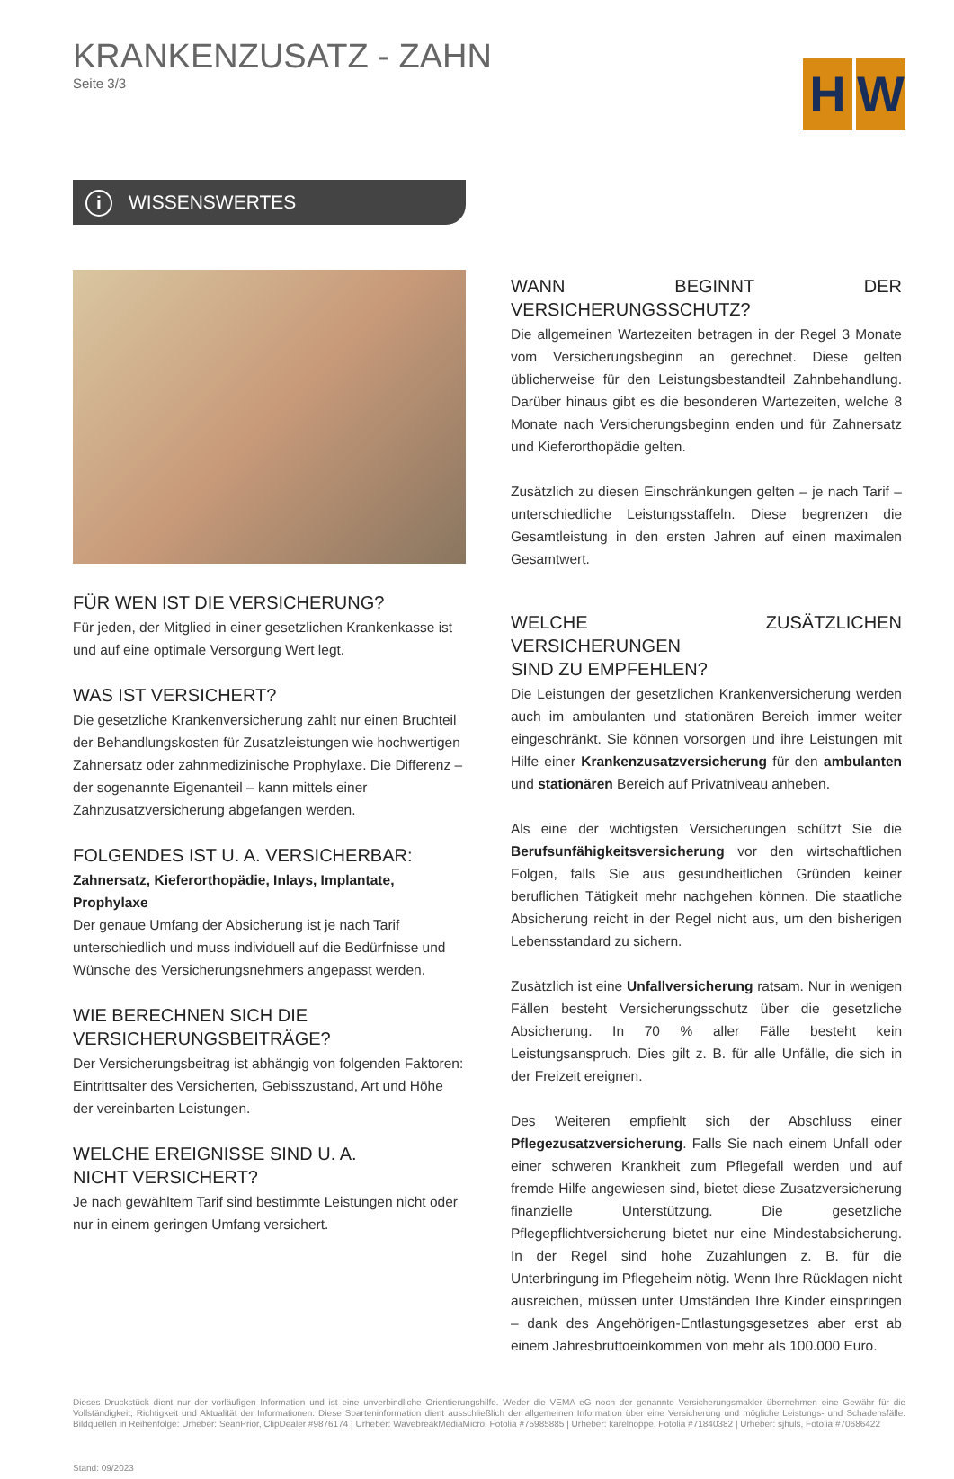KRANKENZUSATZ - ZAHN
Seite 3/3
H W
i WISSENSWERTES
FÜR WEN IST DIE VERSICHERUNG?
Für jeden, der Mitglied in einer gesetzlichen Krankenkasse ist und auf eine optimale Versorgung Wert legt.
WAS IST VERSICHERT?
Die gesetzliche Krankenversicherung zahlt nur einen Bruchteil der Behandlungskosten für Zusatzleistungen wie hochwertigen Zahnersatz oder zahnmedizinische Prophylaxe. Die Differenz – der sogenannte Eigenanteil – kann mittels einer Zahnzusatzversicherung abgefangen werden.
FOLGENDES IST U. A. VERSICHERBAR:
Zahnersatz, Kieferorthopädie, Inlays, Implantate, Prophylaxe
Der genaue Umfang der Absicherung ist je nach Tarif unterschiedlich und muss individuell auf die Bedürfnisse und Wünsche des Versicherungsnehmers angepasst werden.
WIE BERECHNEN SICH DIE
VERSICHERUNGSBEITRÄGE?
Der Versicherungsbeitrag ist abhängig von folgenden Faktoren: Eintrittsalter des Versicherten, Gebisszustand, Art und Höhe der vereinbarten Leistungen.
WELCHE EREIGNISSE SIND U. A.
NICHT VERSICHERT?
Je nach gewähltem Tarif sind bestimmte Leistungen nicht oder nur in einem geringen Umfang versichert.
WANN BEGINNT DER VERSICHERUNGSSCHUTZ?
Die allgemeinen Wartezeiten betragen in der Regel 3 Monate vom Versicherungsbeginn an gerechnet. Diese gelten üblicherweise für den Leistungsbestandteil Zahnbehandlung. Darüber hinaus gibt es die besonderen Wartezeiten, welche 8 Monate nach Versicherungsbeginn enden und für Zahnersatz und Kieferorthopädie gelten.
Zusätzlich zu diesen Einschränkungen gelten – je nach Tarif – unterschiedliche Leistungsstaffeln. Diese begrenzen die Gesamtleistung in den ersten Jahren auf einen maximalen Gesamtwert.
WELCHE ZUSÄTZLICHEN VERSICHERUNGEN
SIND ZU EMPFEHLEN?
Die Leistungen der gesetzlichen Krankenversicherung werden auch im ambulanten und stationären Bereich immer weiter eingeschränkt. Sie können vorsorgen und ihre Leistungen mit Hilfe einer Krankenzusatzversicherung für den ambulanten und stationären Bereich auf Privatniveau anheben.
Als eine der wichtigsten Versicherungen schützt Sie die Berufsunfähigkeitsversicherung vor den wirtschaftlichen Folgen, falls Sie aus gesundheitlichen Gründen keiner beruflichen Tätigkeit mehr nachgehen können. Die staatliche Absicherung reicht in der Regel nicht aus, um den bisherigen Lebensstandard zu sichern.
Zusätzlich ist eine Unfallversicherung ratsam. Nur in wenigen Fällen besteht Versicherungsschutz über die gesetzliche Absicherung. In 70 % aller Fälle besteht kein Leistungsanspruch. Dies gilt z. B. für alle Unfälle, die sich in der Freizeit ereignen.
Des Weiteren empfiehlt sich der Abschluss einer Pflegezusatzversicherung. Falls Sie nach einem Unfall oder einer schweren Krankheit zum Pflegefall werden und auf fremde Hilfe angewiesen sind, bietet diese Zusatzversicherung finanzielle Unterstützung. Die gesetzliche Pflegepflichtversicherung bietet nur eine Mindestabsicherung. In der Regel sind hohe Zuzahlungen z. B. für die Unterbringung im Pflegeheim nötig. Wenn Ihre Rücklagen nicht ausreichen, müssen unter Umständen Ihre Kinder einspringen – dank des Angehörigen-Entlastungsgesetzes aber erst ab einem Jahresbruttoeinkommen von mehr als 100.000 Euro.
Dieses Druckstück dient nur der vorläufigen Information und ist eine unverbindliche Orientierungshilfe. Weder die VEMA eG noch der genannte Versicherungsmakler übernehmen eine Gewähr für die Vollständigkeit, Richtigkeit und Aktualität der Informationen. Diese Sparteninformation dient ausschließlich der allgemeinen Information über eine Versicherung und mögliche Leistungs- und Schadensfälle. Bildquellen in Reihenfolge: Urheber: SeanPrior, ClipDealer #9876174 | Urheber: WavebreakMediaMicro, Fotolia #75985885 | Urheber: karelnoppe, Fotolia #71840382 | Urheber: sjhuls, Fotolia #70686422
Stand: 09/2023